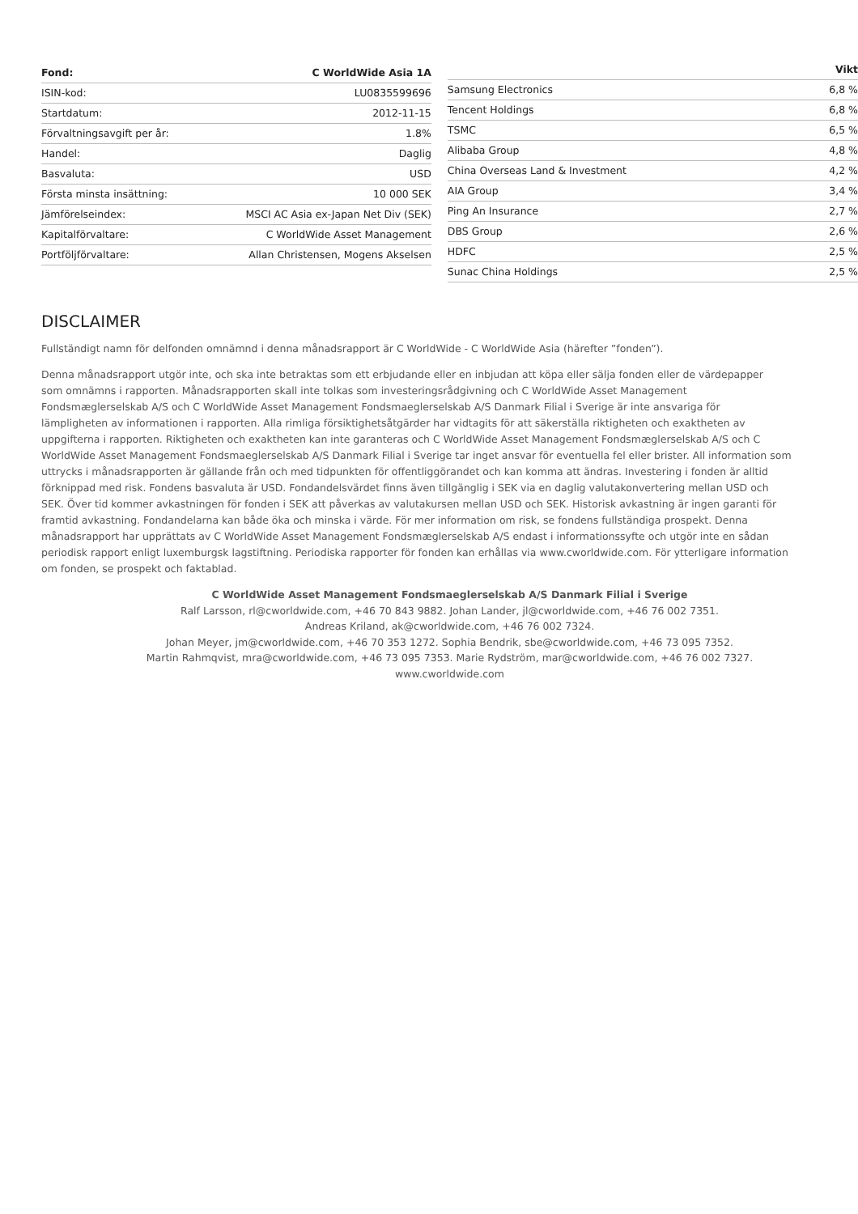| Fond: | C WorldWide Asia 1A |
| --- | --- |
| ISIN-kod: | LU0835599696 |
| Startdatum: | 2012-11-15 |
| Förvaltningsavgift per år: | 1.8% |
| Handel: | Daglig |
| Basvaluta: | USD |
| Första minsta insättning: | 10 000 SEK |
| Jämförelseindex: | MSCI AC Asia ex-Japan Net Div (SEK) |
| Kapitalförvaltare: | C WorldWide Asset Management |
| Portföljförvaltare: | Allan Christensen, Mogens Akselsen |
| | Vikt |
| --- | --- |
| Samsung Electronics | 6,8 % |
| Tencent Holdings | 6,8 % |
| TSMC | 6,5 % |
| Alibaba Group | 4,8 % |
| China Overseas Land & Investment | 4,2 % |
| AIA Group | 3,4 % |
| Ping An Insurance | 2,7 % |
| DBS Group | 2,6 % |
| HDFC | 2,5 % |
| Sunac China Holdings | 2,5 % |
DISCLAIMER
Fullständigt namn för delfonden omnämnd i denna månadsrapport är C WorldWide - C WorldWide Asia (härefter ”fonden”).
Denna månadsrapport utgör inte, och ska inte betraktas som ett erbjudande eller en inbjudan att köpa eller sälja fonden eller de värdepapper
som omnämns i rapporten. Månadsrapporten skall inte tolkas som investeringsrådgivning och C WorldWide Asset Management
Fondsmæglerselskab A/S och C WorldWide Asset Management Fondsmaeglerselskab A/S Danmark Filial i Sverige är inte ansvariga för
lämpligheten av informationen i rapporten. Alla rimliga försiktighetsåtgärder har vidtagits för att säkerställa riktigheten och exaktheten av
uppgifterna i rapporten. Riktigheten och exaktheten kan inte garanteras och C WorldWide Asset Management Fondsmæglerselskab A/S och C
WorldWide Asset Management Fondsmaeglerselskab A/S Danmark Filial i Sverige tar inget ansvar för eventuella fel eller brister. All information som
uttrycks i månadsrapporten är gällande från och med tidpunkten för offentliggörandet och kan komma att ändras. Investering i fonden är alltid
förknippad med risk. Fondens basvaluta är USD. Fondandelsvärdet finns även tillgänglig i SEK via en daglig valutakonvertering mellan USD och
SEK. Över tid kommer avkastningen för fonden i SEK att påverkas av valutakursen mellan USD och SEK. Historisk avkastning är ingen garanti för
framtid avkastning. Fondandelarna kan både öka och minska i värde. För mer information om risk, se fondens fullständiga prospekt. Denna
månadsrapport har upprättats av C WorldWide Asset Management Fondsmæglerselskab A/S endast i informationssyfte och utgör inte en sådan
periodisk rapport enligt luxemburgsk lagstiftning. Periodiska rapporter för fonden kan erhållas via www.cworldwide.com. För ytterligare information
om fonden, se prospekt och faktablad.
C WorldWide Asset Management Fondsmaeglerselskab A/S Danmark Filial i Sverige
Ralf Larsson, rl@cworldwide.com, +46 70 843 9882. Johan Lander, jl@cworldwide.com, +46 76 002 7351.
Andreas Kriland, ak@cworldwide.com, +46 76 002 7324.
Johan Meyer, jm@cworldwide.com, +46 70 353 1272. Sophia Bendrik, sbe@cworldwide.com, +46 73 095 7352.
Martin Rahmqvist, mra@cworldwide.com, +46 73 095 7353. Marie Rydström, mar@cworldwide.com, +46 76 002 7327.
www.cworldwide.com